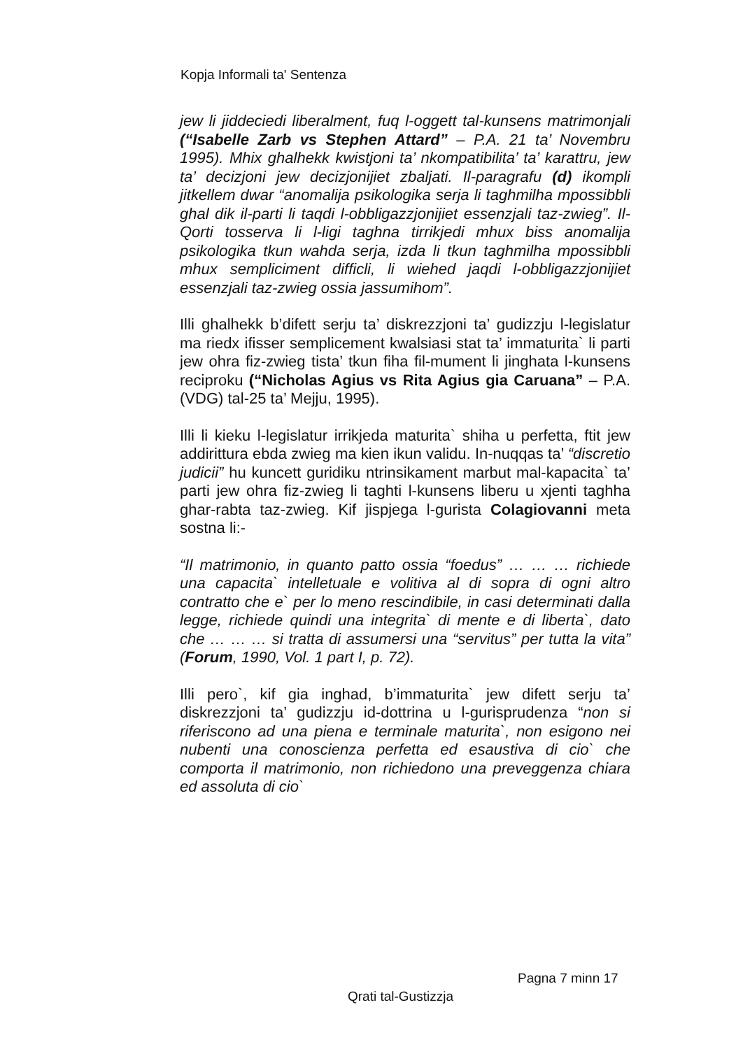Kopja Informali ta' Sentenza
jew li jiddeciedi liberalment, fuq l-oggett tal-kunsens matrimonjali (“Isabelle Zarb vs Stephen Attard” – P.A. 21 ta’ Novembru 1995). Mhix ghalhekk kwistjoni ta’ nkompatibilita’ ta’ karattru, jew ta’ decizjoni jew decizjonijiet zbaljati. Il-paragrafu (d) ikompli jitkellem dwar “anomalija psikologika serja li taghmilha mpossibbli ghal dik il-parti li taqdi l-obbligazzjonijiet essenzjali taz-zwieg”. Il-Qorti tosserva li l-ligi taghna tirrikjedi mhux biss anomalija psikologika tkun wahda serja, izda li tkun taghmilha mpossibbli mhux sempliciment difficli, li wiehed jaqdi l-obbligazzjonijiet essenzjali taz-zwieg ossia jassumihom”.
Illi ghalhekk b’difett serju ta’ diskrezzjoni ta’ gudizzju l-legislatur ma riedx ifisser semplicement kwalsiasi stat ta’ immaturita` li parti jew ohra fiz-zwieg tista’ tkun fiha fil-mument li jinghata l-kunsens reciproku (“Nicholas Agius vs Rita Agius gia Caruana” – P.A. (VDG) tal-25 ta’ Mejju, 1995).
Illi li kieku l-legislatur irrikjeda maturita` shiha u perfetta, ftit jew addirittura ebda zwieg ma kien ikun validu. In-nuqqas ta’ “discretio judicii” hu kuncett guridiku ntrinsikament marbut mal-kapacita` ta’ parti jew ohra fiz-zwieg li taghti l-kunsens liberu u xjenti taghha ghar-rabta taz-zwieg. Kif jispjega l-gurista Colagiovanni meta sostna li:-
“Il matrimonio, in quanto patto ossia “foedus” … … … richiede una capacita` intelletuale e volitiva al di sopra di ogni altro contratto che e` per lo meno rescindibile, in casi determinati dalla legge, richiede quindi una integrita` di mente e di liberta`, dato che … … … si tratta di assumersi una “servitus” per tutta la vita” (Forum, 1990, Vol. 1 part I, p. 72).
Illi pero`, kif gia inghad, b’immaturita` jew difett serju ta’ diskrezzjoni ta’ gudizzju id-dottrina u l-gurisprudenza “non si riferiscono ad una piena e terminale maturita`, non esigono nei nubenti una conoscienza perfetta ed esaustiva di cio` che comporta il matrimonio, non richiedono una preveggenza chiara ed assoluta di cio`
Pagna 7 minn 17
Qrati tal-Gustizzja